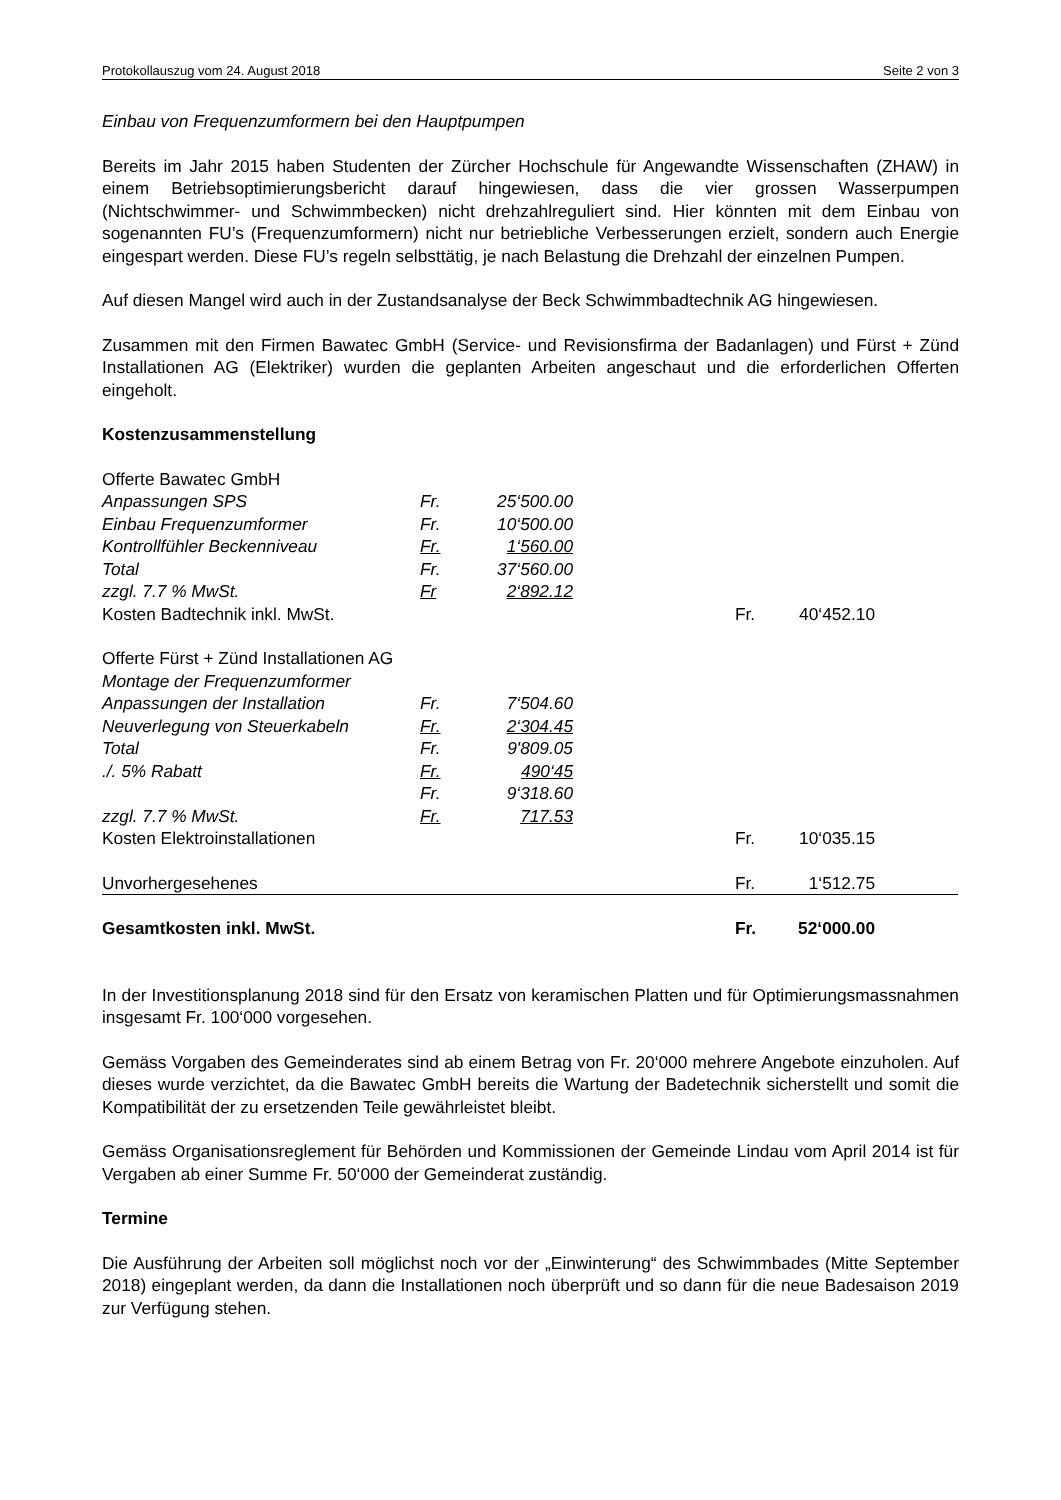Protokollauszug vom 24. August 2018 Seite 2 von 3
Einbau von Frequenzumformern bei den Hauptpumpen
Bereits im Jahr 2015 haben Studenten der Zürcher Hochschule für Angewandte Wissenschaften (ZHAW) in einem Betriebsoptimierungsbericht darauf hingewiesen, dass die vier grossen Wasserpumpen (Nichtschwimmer- und Schwimmbecken) nicht drehzahlreguliert sind. Hier könnten mit dem Einbau von sogenannten FU’s (Frequenzumformern) nicht nur betriebliche Verbesserungen erzielt, sondern auch Energie eingespart werden. Diese FU’s regeln selbsttätig, je nach Belastung die Drehzahl der einzelnen Pumpen.
Auf diesen Mangel wird auch in der Zustandsanalyse der Beck Schwimmbadtechnik AG hingewiesen.
Zusammen mit den Firmen Bawatec GmbH (Service- und Revisionsfirma der Badanlagen) und Fürst + Zünd Installationen AG (Elektriker) wurden die geplanten Arbeiten angeschaut und die erforderlichen Offerten eingeholt.
Kostenzusammenstellung
| Offerte Bawatec GmbH | | | | | | |
| Anpassungen SPS | Fr. | 25‘500.00 | | | | |
| Einbau Frequenzumformer | Fr. | 10‘500.00 | | | | |
| Kontrollfühler Beckenniveau | Fr. | 1‘560.00 | | | | |
| Total | Fr. | 37‘560.00 | | | | |
| zzgl. 7.7 % MwSt. | Fr | 2‘892.12 | | | | |
| Kosten Badtechnik inkl. MwSt. | | | | Fr. | 40‘452.10 | |
| Offerte Fürst + Zünd Installationen AG | | | | | | |
| Montage der Frequenzumformer | | | | | | |
| Anpassungen der Installation | Fr. | 7‘504.60 | | | | |
| Neuverlegung von Steuerkabeln | Fr. | 2‘304.45 | | | | |
| Total | Fr. | 9'809.05 | | | | |
| ./. 5% Rabatt | Fr. | 490‘45 | | | | |
| | Fr. | 9‘318.60 | | | | |
| zzgl. 7.7 % MwSt. | Fr. | 717.53 | | | | |
| Kosten Elektroinstallationen | | | | Fr. | 10‘035.15 | |
| Unvorhergesehenes | | | | Fr. | 1‘512.75 | |
| Gesamtkosten inkl. MwSt. | | | | Fr. | 52‘000.00 | |
In der Investitionsplanung 2018 sind für den Ersatz von keramischen Platten und für Optimierungsmassnahmen insgesamt Fr. 100‘000 vorgesehen.
Gemäss Vorgaben des Gemeinderates sind ab einem Betrag von Fr. 20‘000 mehrere Angebote einzuholen. Auf dieses wurde verzichtet, da die Bawatec GmbH bereits die Wartung der Badetechnik sicherstellt und somit die Kompatibilität der zu ersetzenden Teile gewährleistet bleibt.
Gemäss Organisationsreglement für Behörden und Kommissionen der Gemeinde Lindau vom April 2014 ist für Vergaben ab einer Summe Fr. 50‘000 der Gemeinderat zuständig.
Termine
Die Ausführung der Arbeiten soll möglichst noch vor der „Einwinterung“ des Schwimmbades (Mitte September 2018) eingeplant werden, da dann die Installationen noch überprüft und so dann für die neue Badesaison 2019 zur Verfügung stehen.